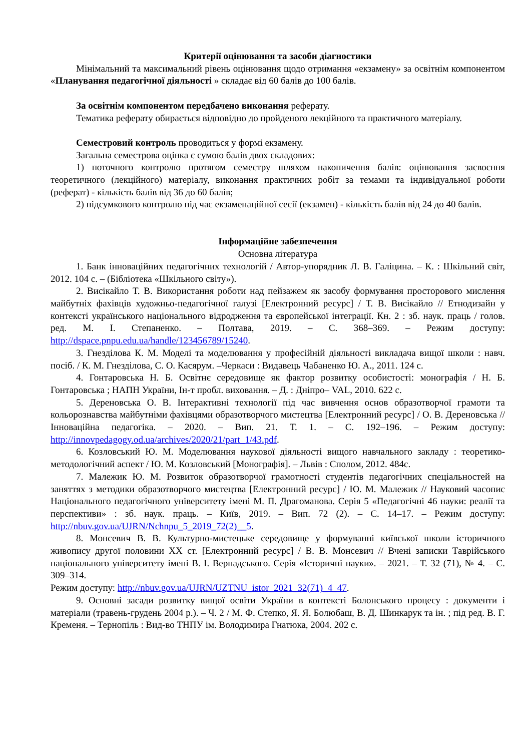Критерії оцінювання та засоби діагностики
Мінімальний та максимальний рівень оцінювання щодо отримання «екзамену» за освітнім компонентом «Планування педагогічної діяльності » складає від 60 балів до 100 балів.
За освітнім компонентом передбачено виконання реферату.
Тематика реферату обирається відповідно до пройденого лекційного та практичного матеріалу.
Семестровий контроль проводиться у формі екзамену.
Загальна семестрова оцінка є сумою балів двох складових:
1) поточного контролю протягом семестру шляхом накопичення балів: оцінювання засвоєння теоретичного (лекційного) матеріалу, виконання практичних робіт за темами та індивідуальної роботи (реферат) - кількість балів від 36 до 60 балів;
2) підсумкового контролю під час екзаменаційної сесії (екзамен) - кількість балів від 24 до 40 балів.
Інформаційне забезпечення
Основна література
1. Банк інноваційних педагогічних технологій / Автор-упорядник Л. В. Галіцина. – К. : Шкільний світ, 2012. 104 с. – (Бібліотека «Шкільного світу»).
2. Висікайло Т. В. Використання роботи над пейзажем як засобу формування просторового мислення майбутніх фахівців художньо-педагогічної галузі [Електронний ресурс] / Т. В. Висікайло // Етнодизайн у контексті українського національного відродження та європейської інтеграції. Кн. 2 : зб. наук. праць / голов. ред. М. І. Степаненко. – Полтава, 2019. – С. 368–369. – Режим доступу: http://dspace.pnpu.edu.ua/handle/123456789/15240.
3. Гнезділова К. М. Моделі та моделювання у професійній діяльності викладача вищої школи : навч. посіб. / К. М. Гнезділова, С. О. Касярум. –Черкаси : Видавець Чабаненко Ю. А., 2011. 124 с.
4. Гонтаровська Н. Б. Освітнє середовище як фактор розвитку особистості: монографія / Н. Б. Гонтаровська ; НАПН України, Ін-т пробл. виховання. – Д. : Дніпро– VAL, 2010. 622 с.
5. Дереновська О. В. Інтерактивні технології під час вивчення основ образотворчої грамоти та кольорознавства майбутніми фахівцями образотворчого мистецтва [Електронний ресурс] / О. В. Дереновська // Інноваційна педагогіка. – 2020. – Вип. 21. Т. 1. – С. 192–196. – Режим доступу: http://innovpedagogy.od.ua/archives/2020/21/part_1/43.pdf.
6. Козловський Ю. М. Моделювання наукової діяльності вищого навчального закладу : теоретико-методологічний аспект / Ю. М. Козловський [Монографія]. – Львів : Сполом, 2012. 484с.
7. Малежик Ю. М. Розвиток образотворчої грамотності студентів педагогічних спеціальностей на заняттях з методики образотворчого мистецтва [Електронний ресурс] / Ю. М. Малежик // Науковий часопис Національного педагогічного університету імені М. П. Драгоманова. Серія 5 «Педагогічні 46 науки: реалії та перспективи» : зб. наук. праць. – Київ, 2019. – Вип. 72 (2). – С. 14–17. – Режим доступу: http://nbuv.gov.ua/UJRN/Nchnpu_5_2019_72(2)__5.
8. Монсевич В. В. Культурно-мистецьке середовище у формуванні київської школи історичного живопису другої половини ХХ ст. [Електронний ресурс] / В. В. Монсевич // Вчені записки Таврійського національного університету імені В. І. Вернадського. Серія «Історичні науки». – 2021. – Т. 32 (71), № 4. – С. 309–314.
Режим доступу: http://nbuv.gov.ua/UJRN/UZTNU_istor_2021_32(71)_4_47.
9. Основні засади розвитку вищої освіти України в контексті Болонського процесу : документи і матеріали (травень-грудень 2004 р.). – Ч. 2 / М. Ф. Степко, Я. Я. Болюбаш, В. Д. Шинкарук та ін. ; під ред. В. Г. Кременя. – Тернопіль : Вид-во ТНПУ ім. Володимира Гнатюка, 2004. 202 с.